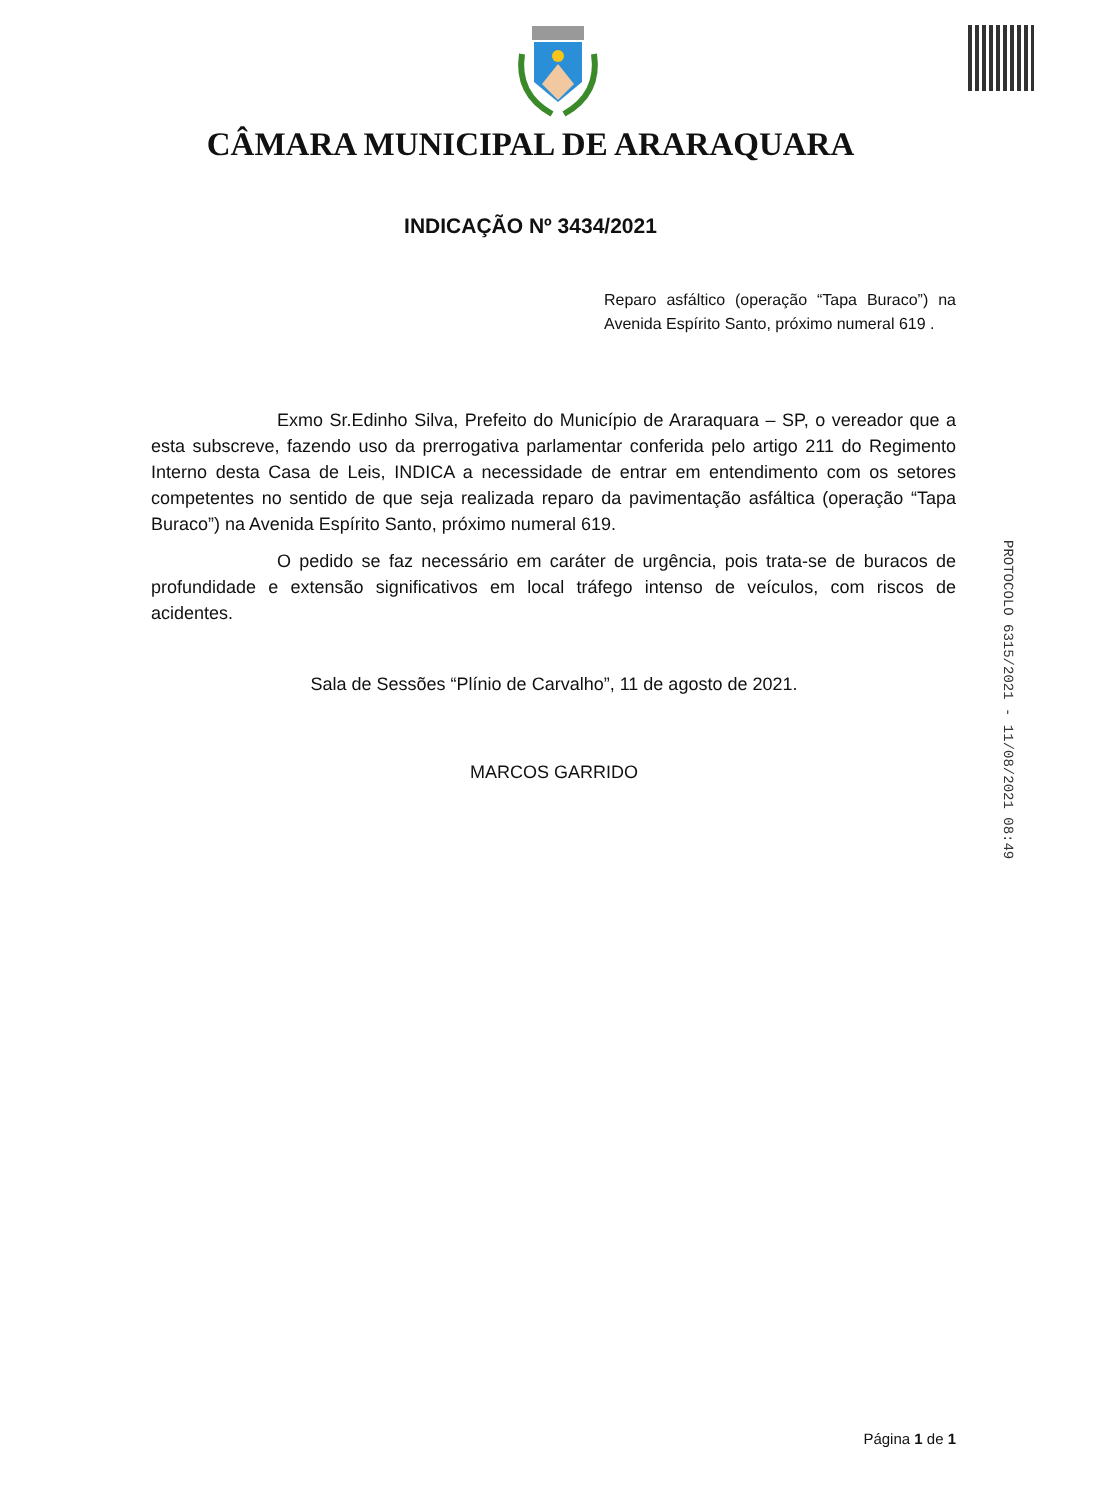CÂMARA MUNICIPAL DE ARARAQUARA
INDICAÇÃO Nº 3434/2021
Reparo asfáltico (operação “Tapa Buraco”) na Avenida Espírito Santo, próximo numeral 619 .
Exmo Sr.Edinho Silva, Prefeito do Município de Araraquara – SP, o vereador que a esta subscreve, fazendo uso da prerrogativa parlamentar conferida pelo artigo 211 do Regimento Interno desta Casa de Leis, INDICA a necessidade de entrar em entendimento com os setores competentes no sentido de que seja realizada reparo da pavimentação asfáltica (operação “Tapa Buraco”) na Avenida Espírito Santo, próximo numeral 619.
O pedido se faz necessário em caráter de urgência, pois trata-se de buracos de profundidade e extensão significativos em local tráfego intenso de veículos, com riscos de acidentes.
Sala de Sessões “Plínio de Carvalho”, 11 de agosto de 2021.
MARCOS GARRIDO
PROTOCOLO 6315/2021 - 11/08/2021 08:49
Página 1 de 1